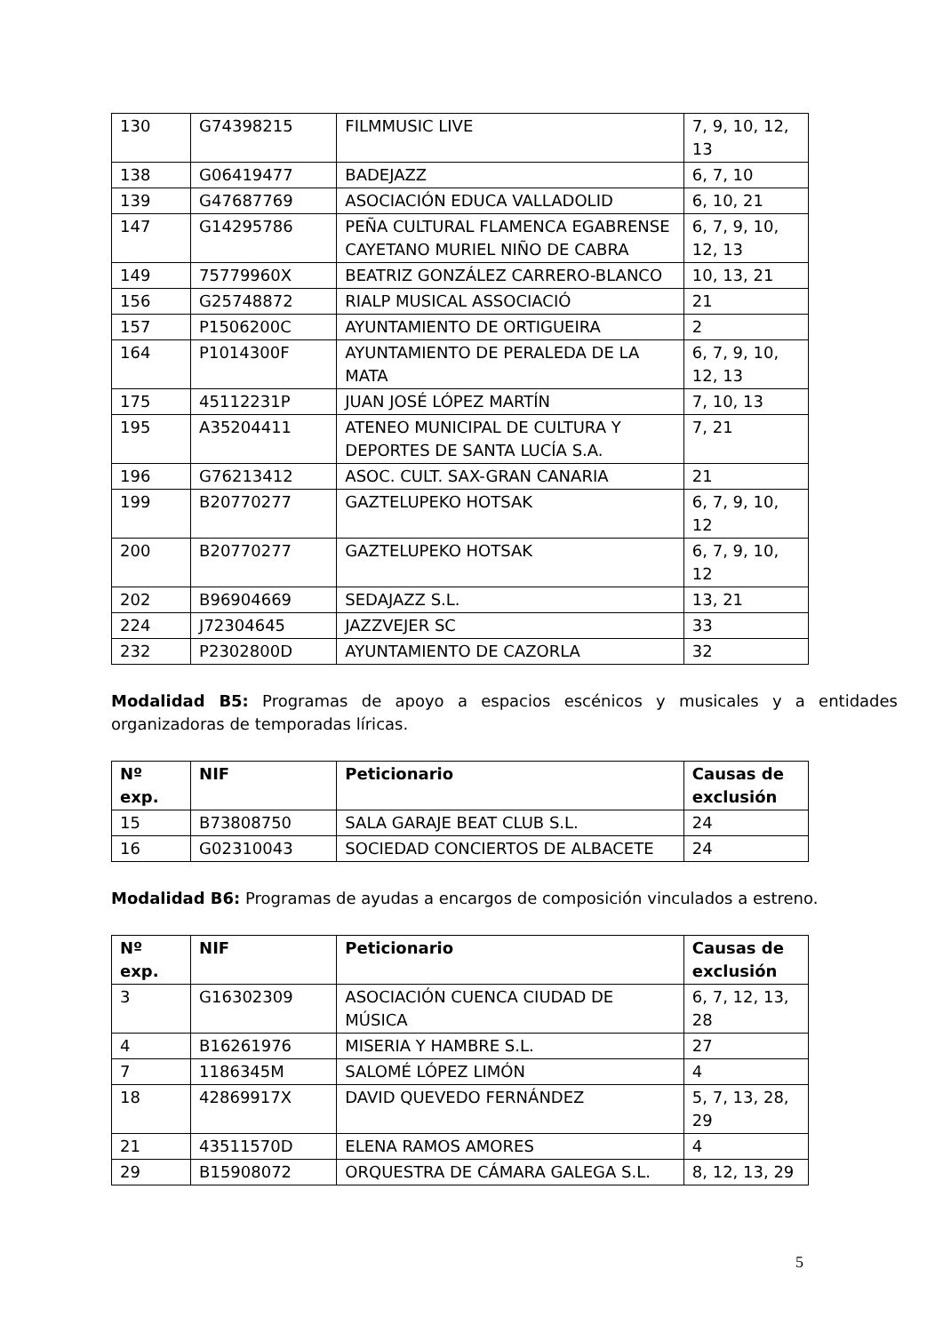| 130 | G74398215 | FILMMUSIC LIVE | 7, 9, 10, 12, 13 |
| 138 | G06419477 | BADEJAZZ | 6, 7, 10 |
| 139 | G47687769 | ASOCIACIÓN EDUCA VALLADOLID | 6, 10, 21 |
| 147 | G14295786 | PEÑA CULTURAL FLAMENCA EGABRENSE CAYETANO MURIEL NIÑO DE CABRA | 6, 7, 9, 10, 12, 13 |
| 149 | 75779960X | BEATRIZ GONZÁLEZ CARRERO-BLANCO | 10, 13, 21 |
| 156 | G25748872 | RIALP MUSICAL ASSOCIACIÓ | 21 |
| 157 | P1506200C | AYUNTAMIENTO DE ORTIGUEIRA | 2 |
| 164 | P1014300F | AYUNTAMIENTO DE PERALEDA DE LA MATA | 6, 7, 9, 10, 12, 13 |
| 175 | 45112231P | JUAN JOSÉ LÓPEZ MARTÍN | 7, 10, 13 |
| 195 | A35204411 | ATENEO MUNICIPAL DE CULTURA Y DEPORTES DE SANTA LUCÍA S.A. | 7, 21 |
| 196 | G76213412 | ASOC. CULT. SAX-GRAN CANARIA | 21 |
| 199 | B20770277 | GAZTELUPEKO HOTSAK | 6, 7, 9, 10, 12 |
| 200 | B20770277 | GAZTELUPEKO HOTSAK | 6, 7, 9, 10, 12 |
| 202 | B96904669 | SEDAJAZZ S.L. | 13, 21 |
| 224 | J72304645 | JAZZVEJER SC | 33 |
| 232 | P2302800D | AYUNTAMIENTO DE CAZORLA | 32 |
Modalidad B5: Programas de apoyo a espacios escénicos y musicales y a entidades organizadoras de temporadas líricas.
| Nº exp. | NIF | Peticionario | Causas de exclusión |
| --- | --- | --- | --- |
| 15 | B73808750 | SALA GARAJE BEAT CLUB S.L. | 24 |
| 16 | G02310043 | SOCIEDAD CONCIERTOS DE ALBACETE | 24 |
Modalidad B6: Programas de ayudas a encargos de composición vinculados a estreno.
| Nº exp. | NIF | Peticionario | Causas de exclusión |
| --- | --- | --- | --- |
| 3 | G16302309 | ASOCIACIÓN CUENCA CIUDAD DE MÚSICA | 6, 7, 12, 13, 28 |
| 4 | B16261976 | MISERIA Y HAMBRE S.L. | 27 |
| 7 | 1186345M | SALOMÉ LÓPEZ LIMÓN | 4 |
| 18 | 42869917X | DAVID QUEVEDO FERNÁNDEZ | 5, 7, 13, 28, 29 |
| 21 | 43511570D | ELENA RAMOS AMORES | 4 |
| 29 | B15908072 | ORQUESTRA DE CÁMARA GALEGA S.L. | 8, 12, 13, 29 |
5